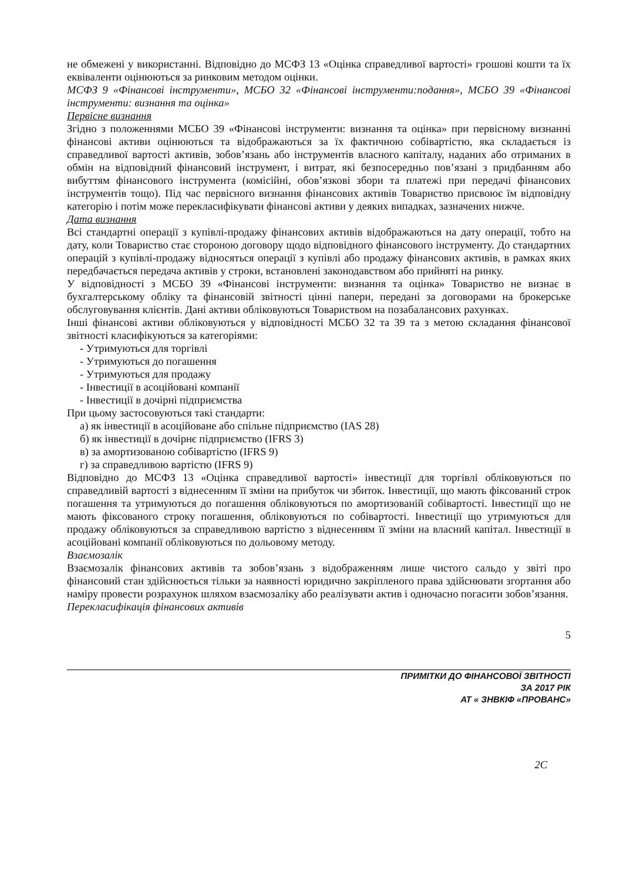не обмежені у використанні. Відповідно до МСФЗ 13 «Оцінка справедливої вартості» грошові кошти та їх еквіваленти оцінюються за ринковим методом оцінки.
МСФЗ 9 «Фінансові інструменти», МСБО 32 «Фінансові інструменти:подання», МСБО 39 «Фінансові інструменти: визнання та оцінка»
Первісне визнання
Згідно з положеннями МСБО 39 «Фінансові інструменти: визнання та оцінка» при первісному визнанні фінансові активи оцінюються та відображаються за їх фактичною собівартістю, яка складається із справедливої вартості активів, зобов’язань або інструментів власного капіталу, наданих або отриманих в обмін на відповідний фінансовий інструмент, і витрат, які безпосередньо пов’язані з придбанням або вибуттям фінансового інструмента (комісійні, обов’язкові збори та платежі при передачі фінансових інструментів тощо). Під час первісного визнання фінансових активів Товариство присвоює їм відповідну категорію і потім може перекласифікувати фінансові активи у деяких випадках, зазначених нижче.
Дата визнання
Всі стандартні операції з купівлі-продажу фінансових активів відображаються на дату операції, тобто на дату, коли Товариство стає стороною договору щодо відповідного фінансового інструменту. До стандартних операцій з купівлі-продажу відносяться операції з купівлі або продажу фінансових активів, в рамках яких передбачається передача активів у строки, встановлені законодавством або прийняті на ринку.
У відповідності з МСБО 39 «Фінансові інструменти: визнання та оцінка» Товариство не визнає в бухгалтерському обліку та фінансовій звітності цінні папери, передані за договорами на брокерське обслуговування клієнтів. Дані активи обліковуються Товариством на позабалансових рахунках.
Інші фінансові активи обліковуються у відповідності МСБО 32 та 39 та з метою складання фінансової звітності класифікуються за категоріями:
- Утримуються для торгівлі
- Утримуються до погашення
- Утримуються для продажу
- Інвестиції в асоційовані компанії
- Інвестиції в дочірні підприємства
При цьому застосовуються такі стандарти:
а) як інвестиції в асоційоване або спільне підприємство (IAS 28)
б) як інвестиції в дочірнє підприємство (IFRS 3)
в) за амортизованою собівартістю (IFRS 9)
г) за справедливою вартістю (IFRS 9)
Відповідно до МСФЗ 13 «Оцінка справедливої вартості» інвестиції для торгівлі обліковуються по справедливій вартості з віднесенням її зміни на прибуток чи збиток. Інвестиції, що мають фіксований строк погашення та утримуються до погашення обліковуються по амортизованій собівартості. Інвестиції що не мають фіксованого строку погашення, обліковуються по собівартості. Інвестиції що утримуються для продажу обліковуються за справедливою вартістю з віднесенням її зміни на власний капітал. Інвестиції в асоційовані компанії обліковуються по дольовому методу.
Взаємозалік
Взаємозалік фінансових активів та зобов’язань з відображенням лише чистого сальдо у звіті про фінансовий стан здійснюється тільки за наявності юридично закріпленого права здійснювати згортання або наміру провести розрахунок шляхом взаємозаліку або реалізувати актив і одночасно погасити зобов’язання.
Перекласифікація фінансових активів
5
ПРИМІТКИ ДО ФІНАНСОВОЇ ЗВІТНОСТІ
ЗА 2017 РІК
АТ « ЗНВКІФ «ПРОВАНС»
2С